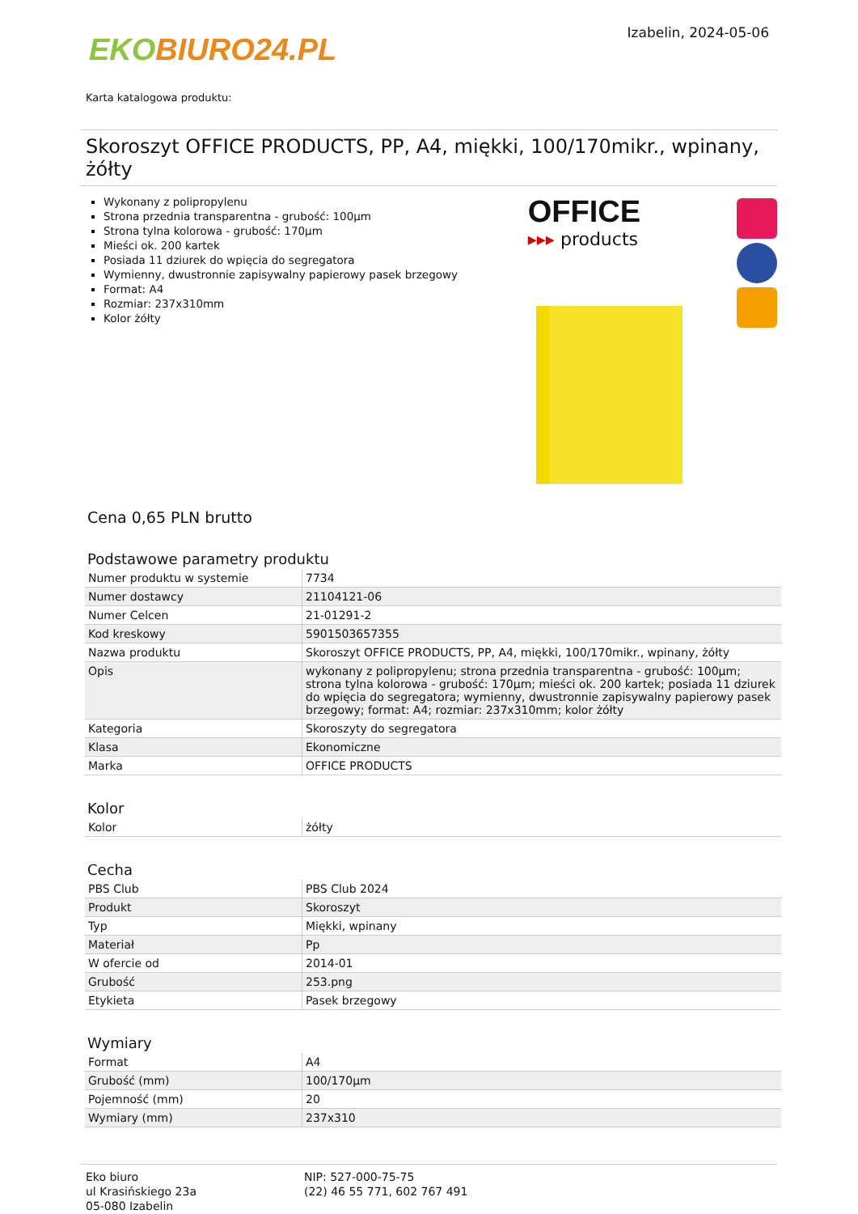EKOBIURO24.PL
Izabelin, 2024-05-06
Karta katalogowa produktu:
Skoroszyt OFFICE PRODUCTS, PP, A4, miękki, 100/170mikr., wpinany, żółty
Wykonany z polipropylenu
Strona przednia transparentna - grubość: 100µm
Strona tylna kolorowa - grubość: 170µm
Mieści ok. 200 kartek
Posiada 11 dziurek do wpięcia do segregatora
Wymienny, dwustronnie zapisywalny papierowy pasek brzegowy
Format: A4
Rozmiar: 237x310mm
Kolor żółty
OFFICE
▸▸▸ products
Cena 0,65 PLN brutto
Podstawowe parametry produktu
| Numer produktu w systemie | 7734 |
| Numer dostawcy | 21104121-06 |
| Numer Celcen | 21-01291-2 |
| Kod kreskowy | 5901503657355 |
| Nazwa produktu | Skoroszyt OFFICE PRODUCTS, PP, A4, miękki, 100/170mikr., wpinany, żółty |
| Opis | wykonany z polipropylenu; strona przednia transparentna - grubość: 100µm; strona tylna kolorowa - grubość: 170µm; mieści ok. 200 kartek; posiada 11 dziurek do wpięcia do segregatora; wymienny, dwustronnie zapisywalny papierowy pasek brzegowy; format: A4; rozmiar: 237x310mm; kolor żółty |
| Kategoria | Skoroszyty do segregatora |
| Klasa | Ekonomiczne |
| Marka | OFFICE PRODUCTS |
Kolor
| Kolor | żółty |
Cecha
| PBS Club | PBS Club 2024 |
| Produkt | Skoroszyt |
| Typ | Miękki, wpinany |
| Materiał | Pp |
| W ofercie od | 2014-01 |
| Grubość | 253.png |
| Etykieta | Pasek brzegowy |
Wymiary
| Format | A4 |
| Grubość (mm) | 100/170µm |
| Pojemność (mm) | 20 |
| Wymiary (mm) | 237x310 |
Eko biuro
ul Krasińskiego 23a
05-080 Izabelin
NIP: 527-000-75-75
(22) 46 55 771, 602 767 491